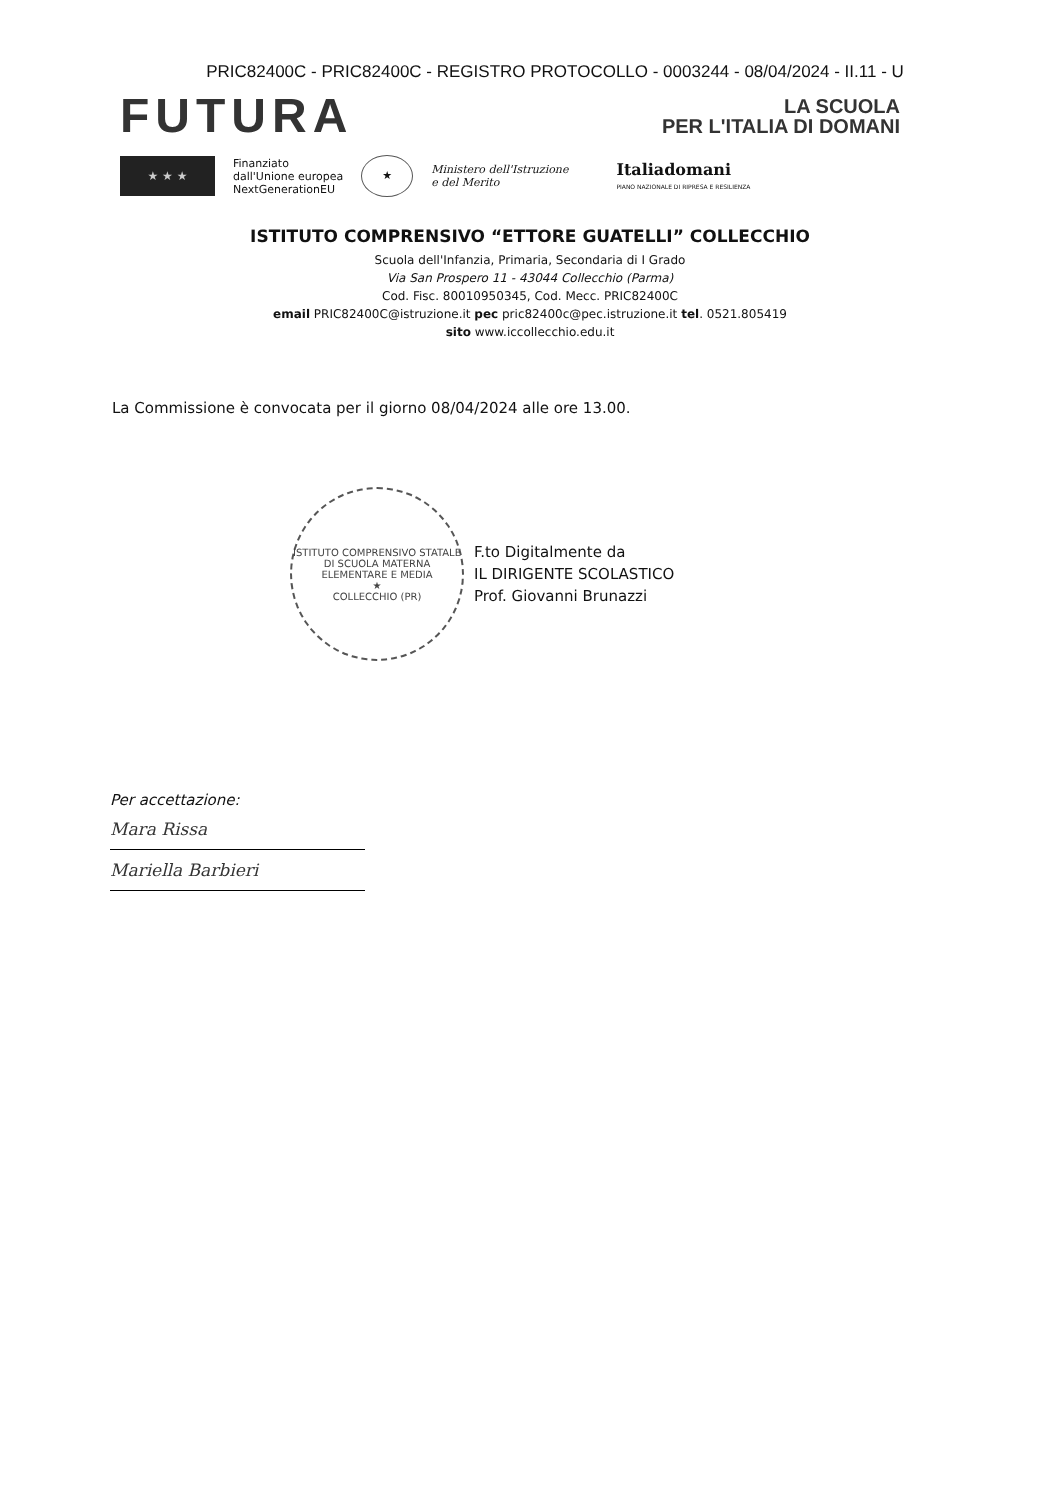PRIC82400C - PRIC82400C - REGISTRO PROTOCOLLO - 0003244 - 08/04/2024 - II.11 - U
FUTURA
LA SCUOLA
PER L'ITALIA DI DOMANI
★ ★ ★
Finanziato
dall'Unione europea
NextGenerationEU
★
Ministero dell'Istruzione
e del Merito
Italiadomani
PIANO NAZIONALE DI RIPRESA E RESILIENZA
ISTITUTO COMPRENSIVO “ETTORE GUATELLI” COLLECCHIO
Scuola dell'Infanzia, Primaria, Secondaria di I Grado
Via San Prospero 11 - 43044 Collecchio (Parma)
Cod. Fisc. 80010950345, Cod. Mecc. PRIC82400C
email PRIC82400C@istruzione.it pec pric82400c@pec.istruzione.it tel. 0521.805419
sito www.iccollecchio.edu.it
La Commissione è convocata per il giorno 08/04/2024 alle ore 13.00.
ISTITUTO COMPRENSIVO STATALE DI SCUOLA MATERNA ELEMENTARE E MEDIA
★
COLLECCHIO (PR)
F.to Digitalmente da
IL DIRIGENTE SCOLASTICO
Prof. Giovanni Brunazzi
Per accettazione:
Mara Rissa
Mariella Barbieri